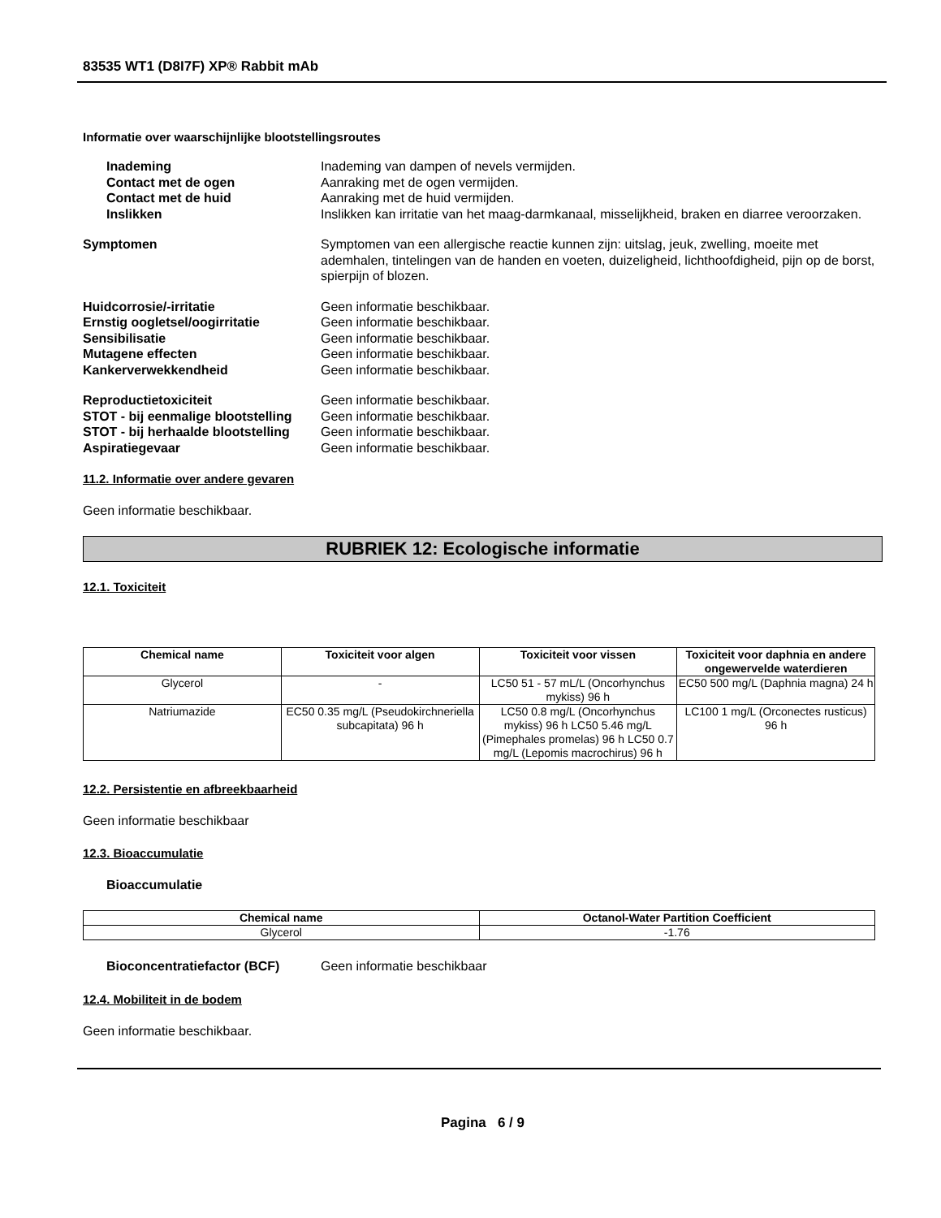83535 WT1 (D8I7F) XP® Rabbit mAb
Informatie over waarschijnlijke blootstellingsroutes
Inademing Inademing van dampen of nevels vermijden.
Contact met de ogen Aanraking met de ogen vermijden.
Contact met de huid Aanraking met de huid vermijden.
Inslikken Inslikken kan irritatie van het maag-darmkanaal, misselijkheid, braken en diarree veroorzaken.
Symptomen Symptomen van een allergische reactie kunnen zijn: uitslag, jeuk, zwelling, moeite met ademhalen, tintelingen van de handen en voeten, duizeligheid, lichthoofdigheid, pijn op de borst, spierpijn of blozen.
Huidcorrosie/-irritatie Geen informatie beschikbaar.
Ernstig oogletsel/oogirritatie Geen informatie beschikbaar.
Sensibilisatie Geen informatie beschikbaar.
Mutagene effecten Geen informatie beschikbaar.
Kankerverwekkendheid Geen informatie beschikbaar.
Reproductietoxiciteit Geen informatie beschikbaar.
STOT - bij eenmalige blootstelling
Geen informatie beschikbaar.
STOT - bij herhaalde blootstelling
Geen informatie beschikbaar.
Aspiratiegevaar Geen informatie beschikbaar.
11.2. Informatie over andere gevaren
Geen informatie beschikbaar.
RUBRIEK 12: Ecologische informatie
12.1. Toxiciteit
| Chemical name | Toxiciteit voor algen | Toxiciteit voor vissen | Toxiciteit voor daphnia en andere ongewervelde waterdieren |
| --- | --- | --- | --- |
| Glycerol | - | LC50 51 - 57 mL/L (Oncorhynchus mykiss) 96 h | EC50 500 mg/L (Daphnia magna) 24 h |
| Natriumazide | EC50 0.35 mg/L (Pseudokirchneriella subcapitata) 96 h | LC50 0.8 mg/L (Oncorhynchus mykiss) 96 h LC50 5.46 mg/L (Pimephales promelas) 96 h LC50 0.7 mg/L (Lepomis macrochirus) 96 h | LC100 1 mg/L (Orconectes rusticus) 96 h |
12.2. Persistentie en afbreekbaarheid
Geen informatie beschikbaar
12.3. Bioaccumulatie
Bioaccumulatie
| Chemical name | Octanol-Water Partition Coefficient |
| --- | --- |
| Glycerol | -1.76 |
Bioconcentratiefactor (BCF) Geen informatie beschikbaar
12.4. Mobiliteit in de bodem
Geen informatie beschikbaar.
Pagina 6 / 9